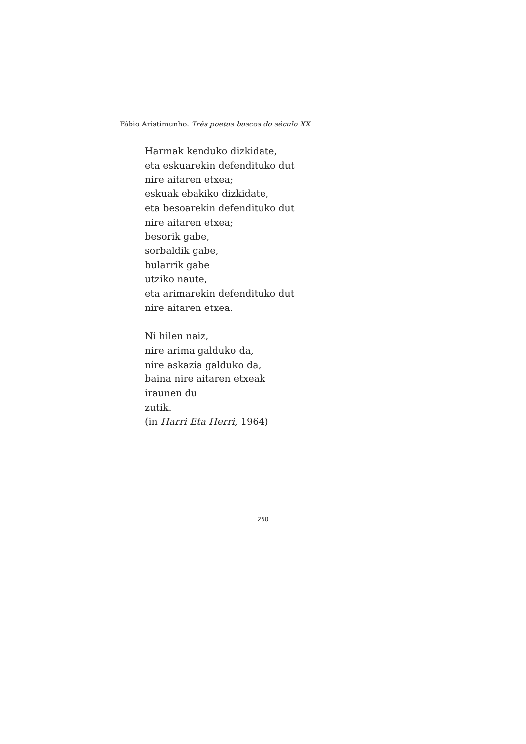Fábio Aristimunho. Três poetas bascos do século XX
Harmak kenduko dizkidate,
eta eskuarekin defendituko dut
nire aitaren etxea;
eskuak ebakiko dizkidate,
eta besoarekin defendituko dut
nire aitaren etxea;
besorik gabe,
sorbaldik gabe,
bularrik gabe
utziko naute,
eta arimarekin defendituko dut
nire aitaren etxea.
Ni hilen naiz,
nire arima galduko da,
nire askazia galduko da,
baina nire aitaren etxeak
iraunen du
zutik.
(in Harri Eta Herri, 1964)
250